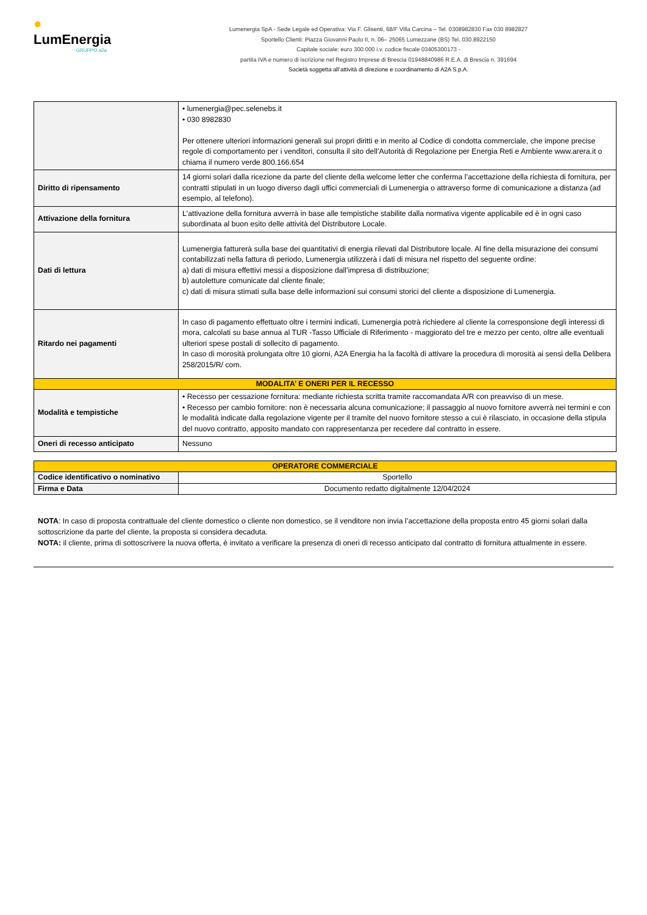●
LumEnergia
GRUPPO a2a
Lumenergia SpA - Sede Legale ed Operativa: Via F. Glisenti, 68/F Villa Carcina – Tel. 0308982830 Fax 030 8982827
Sportello Clienti: Piazza Giovanni Paolo II, n. 06– 25065 Lumezzane (BS) Tel. 030.8922150
Capitale sociale: euro 300.000 i.v. codice fiscale 03405300173 -
partita IVA e numero di iscrizione nel Registro Imprese di Brescia 01948840986 R.E.A. di Brescia n. 391694
Società soggetta all’attività di direzione e coordinamento di A2A S.p.A.
| | • lumenergia@pec.selenebs.it • 030 8982830 Per ottenere ulteriori informazioni generali sui propri diritti e in merito al Codice di condotta commerciale, che impone precise regole di comportamento per i venditori, consulta il sito dell’Autorità di Regolazione per Energia Reti e Ambiente www.arera.it o chiama il numero verde 800.166.654 |
| Diritto di ripensamento | 14 giorni solari dalla ricezione da parte del cliente della welcome letter che conferma l’accettazione della richiesta di fornitura, per contratti stipulati in un luogo diverso dagli uffici commerciali di Lumenergia o attraverso forme di comunicazione a distanza (ad esempio, al telefono). |
| Attivazione della fornitura | L'attivazione della fornitura avverrà in base alle tempistiche stabilite dalla normativa vigente applicabile ed è in ogni caso subordinata al buon esito delle attività del Distributore Locale. |
| Dati di lettura | Lumenergia fatturerà sulla base dei quantitativi di energia rilevati dal Distributore locale. Al fine della misurazione dei consumi contabilizzati nella fattura di periodo, Lumenergia utilizzerà i dati di misura nel rispetto del seguente ordine: a) dati di misura effettivi messi a disposizione dall’impresa di distribuzione; b) autoletture comunicate dal cliente finale; c) dati di misura stimati sulla base delle informazioni sui consumi storici del cliente a disposizione di Lumenergia. |
| Ritardo nei pagamenti | In caso di pagamento effettuato oltre i termini indicati, Lumenergia potrà richiedere al cliente la corresponsione degli interessi di mora, calcolati su base annua al TUR -Tasso Ufficiale di Riferimento - maggiorato del tre e mezzo per cento, oltre alle eventuali ulteriori spese postali di sollecito di pagamento. In caso di morosità prolungata oltre 10 giorni, A2A Energia ha la facoltà di attivare la procedura di morosità ai sensi della Delibera 258/2015/R/ com. |
| MODALITA’ E ONERI PER IL RECESSO | |
| Modalità e tempistiche | • Recesso per cessazione fornitura: mediante richiesta scritta tramite raccomandata A/R con preavviso di un mese. • Recesso per cambio fornitore: non è necessaria alcuna comunicazione; il passaggio al nuovo fornitore avverrà nei termini e con le modalità indicate dalla regolazione vigente per il tramite del nuovo fornitore stesso a cui è rilasciato, in occasione della stipula del nuovo contratto, apposito mandato con rappresentanza per recedere dal contratto in essere. |
| Oneri di recesso anticipato | Nessuno |
| OPERATORE COMMERCIALE | |
| Codice identificativo o nominativo | Sportello |
| Firma e Data | Documento redatto digitalmente 12/04/2024 |
NOTA: In caso di proposta contrattuale del cliente domestico o cliente non domestico, se il venditore non invia l’accettazione della proposta entro 45 giorni solari dalla sottoscrizione da parte del cliente, la proposta si considera decaduta.
NOTA: il cliente, prima di sottoscrivere la nuova offerta, è invitato a verificare la presenza di oneri di recesso anticipato dal contratto di fornitura attualmente in essere.